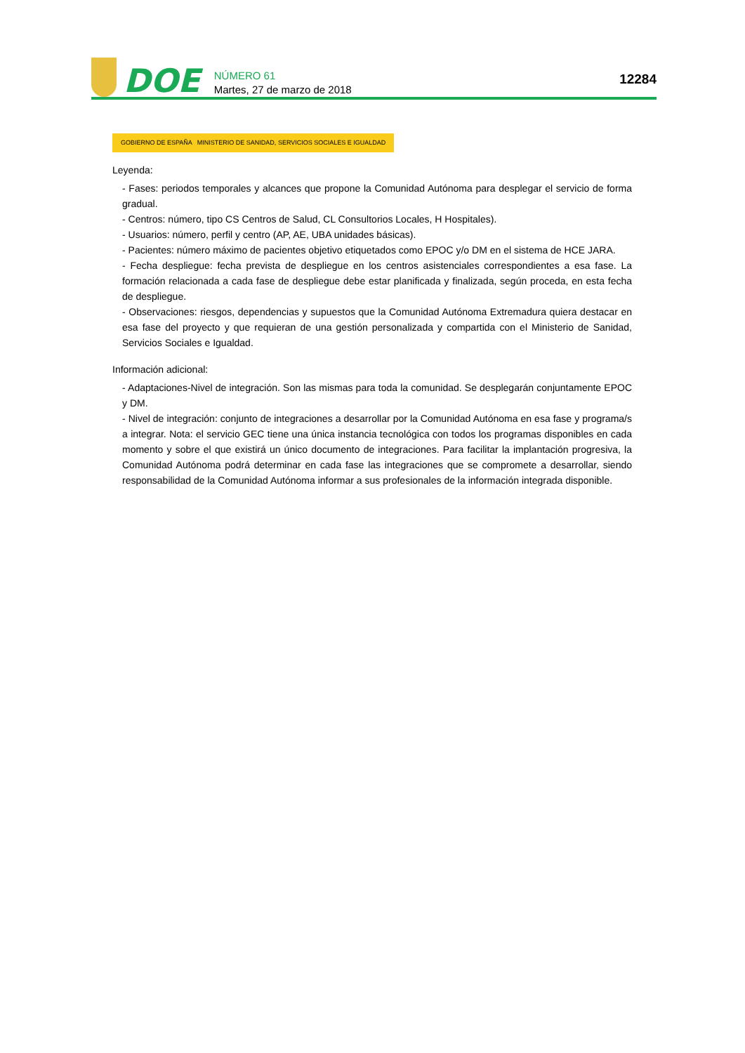DOE
NÚMERO 61
Martes, 27 de marzo de 2018
12284
GOBIERNO DE ESPAÑA MINISTERIO DE SANIDAD, SERVICIOS SOCIALES E IGUALDAD
Leyenda:
- Fases: periodos temporales y alcances que propone la Comunidad Autónoma para desplegar el servicio de forma gradual.
- Centros: número, tipo CS Centros de Salud, CL Consultorios Locales, H Hospitales).
- Usuarios: número, perfil y centro (AP, AE, UBA unidades básicas).
- Pacientes: número máximo de pacientes objetivo etiquetados como EPOC y/o DM en el sistema de HCE JARA.
- Fecha despliegue: fecha prevista de despliegue en los centros asistenciales correspondientes a esa fase. La formación relacionada a cada fase de despliegue debe estar planificada y finalizada, según proceda, en esta fecha de despliegue.
- Observaciones: riesgos, dependencias y supuestos que la Comunidad Autónoma Extremadura quiera destacar en esa fase del proyecto y que requieran de una gestión personalizada y compartida con el Ministerio de Sanidad, Servicios Sociales e Igualdad.
Información adicional:
- Adaptaciones-Nivel de integración. Son las mismas para toda la comunidad. Se desplegarán conjuntamente EPOC y DM.
- Nivel de integración: conjunto de integraciones a desarrollar por la Comunidad Autónoma en esa fase y programa/s a integrar. Nota: el servicio GEC tiene una única instancia tecnológica con todos los programas disponibles en cada momento y sobre el que existirá un único documento de integraciones. Para facilitar la implantación progresiva, la Comunidad Autónoma podrá determinar en cada fase las integraciones que se compromete a desarrollar, siendo responsabilidad de la Comunidad Autónoma informar a sus profesionales de la información integrada disponible.